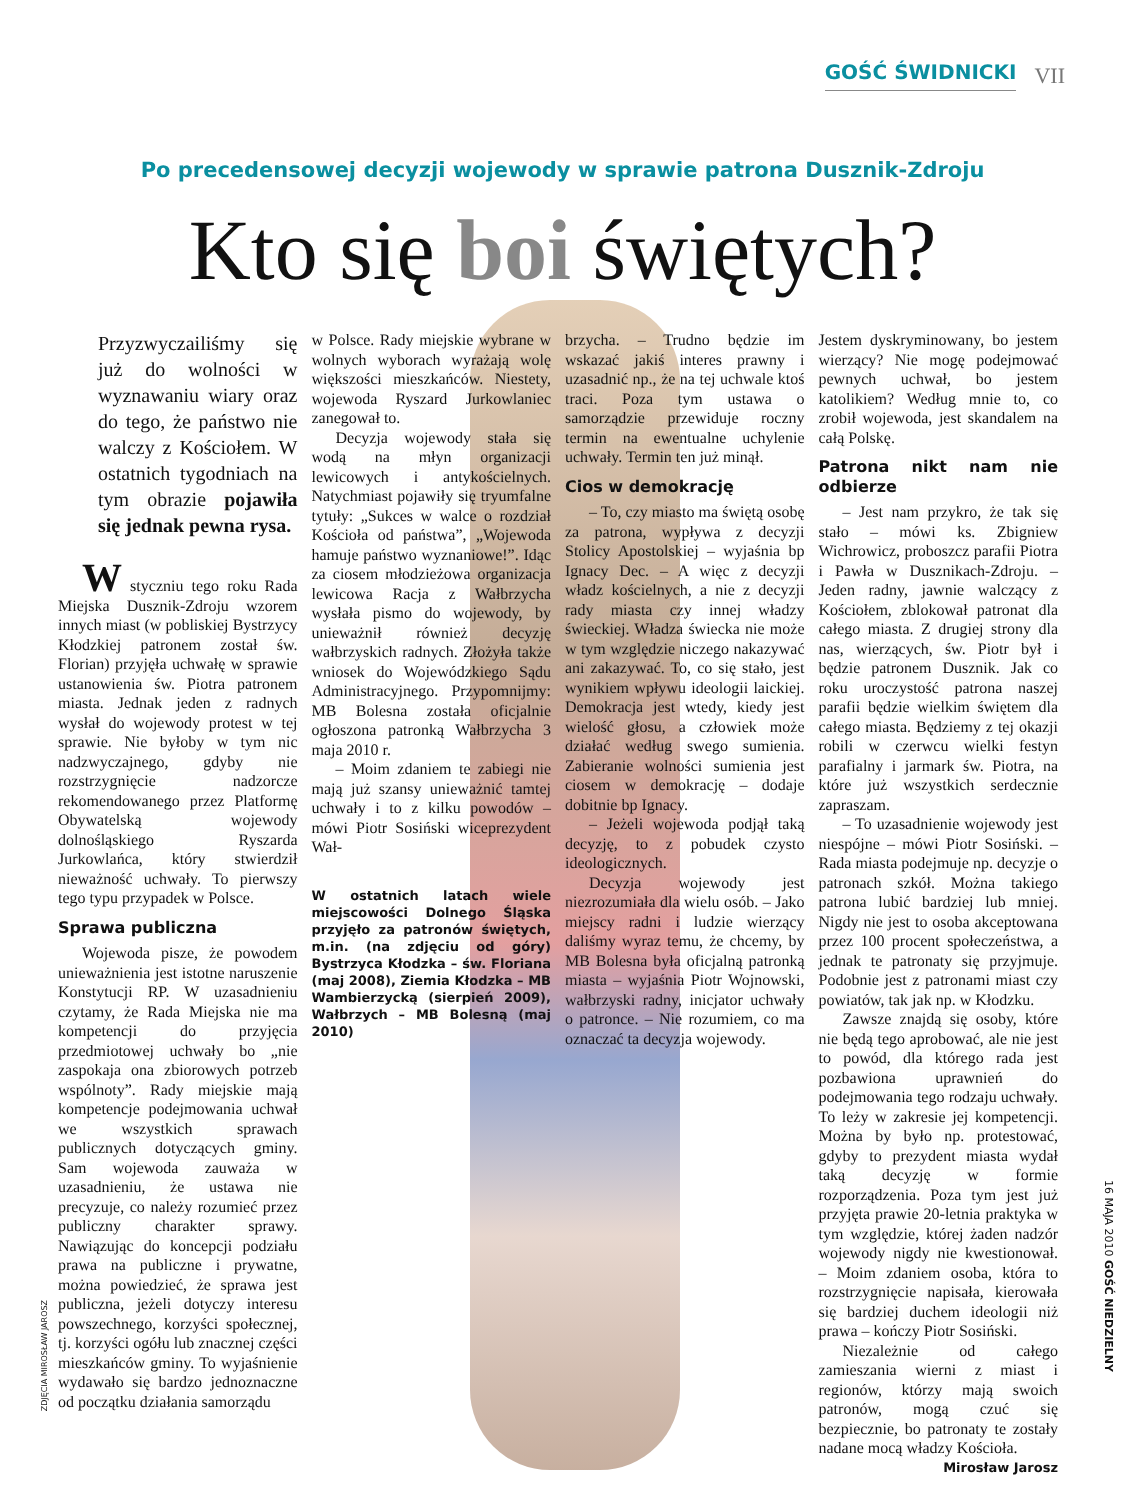GOŚĆ ŚWIDNICKI VII
Po precedensowej decyzji wojewody w sprawie patrona Dusznik-Zdroju
Kto się boi świętych?
Przyzwyczailiśmy się już do wolności w wyznawaniu wiary oraz do tego, że państwo nie walczy z Kościołem. W ostatnich tygodniach na tym obrazie pojawiła się jednak pewna rysa.
W styczniu tego roku Rada Miejska Dusznik-Zdroju wzorem innych miast (w pobliskiej Bystrzycy Kłodzkiej patronem został św. Florian) przyjęła uchwałę w sprawie ustanowienia św. Piotra patronem miasta. Jednak jeden z radnych wysłał do wojewody protest w tej sprawie. Nie byłoby w tym nic nadzwyczajnego, gdyby nie rozstrzygnięcie nadzorcze rekomendowanego przez Platformę Obywatelską wojewody dolnośląskiego Ryszarda Jurkowlańca, który stwierdził nieważność uchwały. To pierwszy tego typu przypadek w Polsce.
Sprawa publiczna
Wojewoda pisze, że powodem unieważnienia jest istotne naruszenie Konstytucji RP. W uzasadnieniu czytamy, że Rada Miejska nie ma kompetencji do przyjęcia przedmiotowej uchwały bo „nie zaspokaja ona zbiorowych potrzeb wspólnoty”. Rady miejskie mają kompetencje podejmowania uchwał we wszystkich sprawach publicznych dotyczących gminy. Sam wojewoda zauważa w uzasadnieniu, że ustawa nie precyzuje, co należy rozumieć przez publiczny charakter sprawy. Nawiązując do koncepcji podziału prawa na publiczne i prywatne, można powiedzieć, że sprawa jest publiczna, jeżeli dotyczy interesu powszechnego, korzyści społecznej, tj. korzyści ogółu lub znacznej części mieszkańców gminy. To wyjaśnienie wydawało się bardzo jednoznaczne od początku działania samorządu
w Polsce. Rady miejskie wybrane w wolnych wyborach wyrażają wolę większości mieszkańców. Niestety, wojewoda Ryszard Jurkowlaniec zanegował to.
Decyzja wojewody stała się wodą na młyn organizacji lewicowych i antykościelnych. Natychmiast pojawiły się tryumfalne tytuły: „Sukces w walce o rozdział Kościoła od państwa”, „Wojewoda hamuje państwo wyznaniowe!”. Idąc za ciosem młodzieżowa organizacja lewicowa Racja z Wałbrzycha wysłała pismo do wojewody, by unieważnił również decyzję wałbrzyskich radnych. Złożyła także wniosek do Wojewódzkiego Sądu Administracyjnego. Przypomnijmy: MB Bolesna została oficjalnie ogłoszona patronką Wałbrzycha 3 maja 2010 r.
– Moim zdaniem te zabiegi nie mają już szansy unieważnić tamtej uchwały i to z kilku powodów – mówi Piotr Sosiński wiceprezydent Wał-
W ostatnich latach wiele miejscowości Dolnego Śląska przyjęło za patronów świętych, m.in. (na zdjęciu od góry) Bystrzyca Kłodzka – św. Floriana (maj 2008), Ziemia Kłodzka – MB Wambierzycką (sierpień 2009), Wałbrzych – MB Bolesną (maj 2010)
brzycha. – Trudno będzie im wskazać jakiś interes prawny i uzasadnić np., że na tej uchwale ktoś traci. Poza tym ustawa o samorządzie przewiduje roczny termin na ewentualne uchylenie uchwały. Termin ten już minął.
Cios w demokrację
– To, czy miasto ma świętą osobę za patrona, wypływa z decyzji Stolicy Apostolskiej – wyjaśnia bp Ignacy Dec. – A więc z decyzji władz kościelnych, a nie z decyzji rady miasta czy innej władzy świeckiej. Władza świecka nie może w tym względzie niczego nakazywać ani zakazywać. To, co się stało, jest wynikiem wpływu ideologii laickiej. Demokracja jest wtedy, kiedy jest wielość głosu, a człowiek może działać według swego sumienia. Zabieranie wolności sumienia jest ciosem w demokrację – dodaje dobitnie bp Ignacy.
– Jeżeli wojewoda podjął taką decyzję, to z pobudek czysto ideologicznych.
Decyzja wojewody jest niezrozumiała dla wielu osób. – Jako miejscy radni i ludzie wierzący daliśmy wyraz temu, że chcemy, by MB Bolesna była oficjalną patronką miasta – wyjaśnia Piotr Wojnowski, wałbrzyski radny, inicjator uchwały o patronce. – Nie rozumiem, co ma oznaczać ta decyzja wojewody.
Jestem dyskryminowany, bo jestem wierzący? Nie mogę podejmować pewnych uchwał, bo jestem katolikiem? Według mnie to, co zrobił wojewoda, jest skandalem na całą Polskę.
Patrona nikt nam nie odbierze
– Jest nam przykro, że tak się stało – mówi ks. Zbigniew Wichrowicz, proboszcz parafii Piotra i Pawła w Dusznikach-Zdroju. – Jeden radny, jawnie walczący z Kościołem, zblokował patronat dla całego miasta. Z drugiej strony dla nas, wierzących, św. Piotr był i będzie patronem Dusznik. Jak co roku uroczystość patrona naszej parafii będzie wielkim świętem dla całego miasta. Będziemy z tej okazji robili w czerwcu wielki festyn parafialny i jarmark św. Piotra, na które już wszystkich serdecznie zapraszam.
– To uzasadnienie wojewody jest niespójne – mówi Piotr Sosiński. – Rada miasta podejmuje np. decyzje o patronach szkół. Można takiego patrona lubić bardziej lub mniej. Nigdy nie jest to osoba akceptowana przez 100 procent społeczeństwa, a jednak te patronaty się przyjmuje. Podobnie jest z patronami miast czy powiatów, tak jak np. w Kłodzku.
Zawsze znajdą się osoby, które nie będą tego aprobować, ale nie jest to powód, dla którego rada jest pozbawiona uprawnień do podejmowania tego rodzaju uchwały. To leży w zakresie jej kompetencji. Można by było np. protestować, gdyby to prezydent miasta wydał taką decyzję w formie rozporządzenia. Poza tym jest już przyjęta prawie 20-letnia praktyka w tym względzie, której żaden nadzór wojewody nigdy nie kwestionował. – Moim zdaniem osoba, która to rozstrzygnięcie napisała, kierowała się bardziej duchem ideologii niż prawa – kończy Piotr Sosiński.
Niezależnie od całego zamieszania wierni z miast i regionów, którzy mają swoich patronów, mogą czuć się bezpiecznie, bo patronaty te zostały nadane mocą władzy Kościoła. Mirosław Jarosz
ZDJĘCIA MIROSŁAW JAROSZ
16 MAJA 2010 GOŚĆ NIEDZIELNY